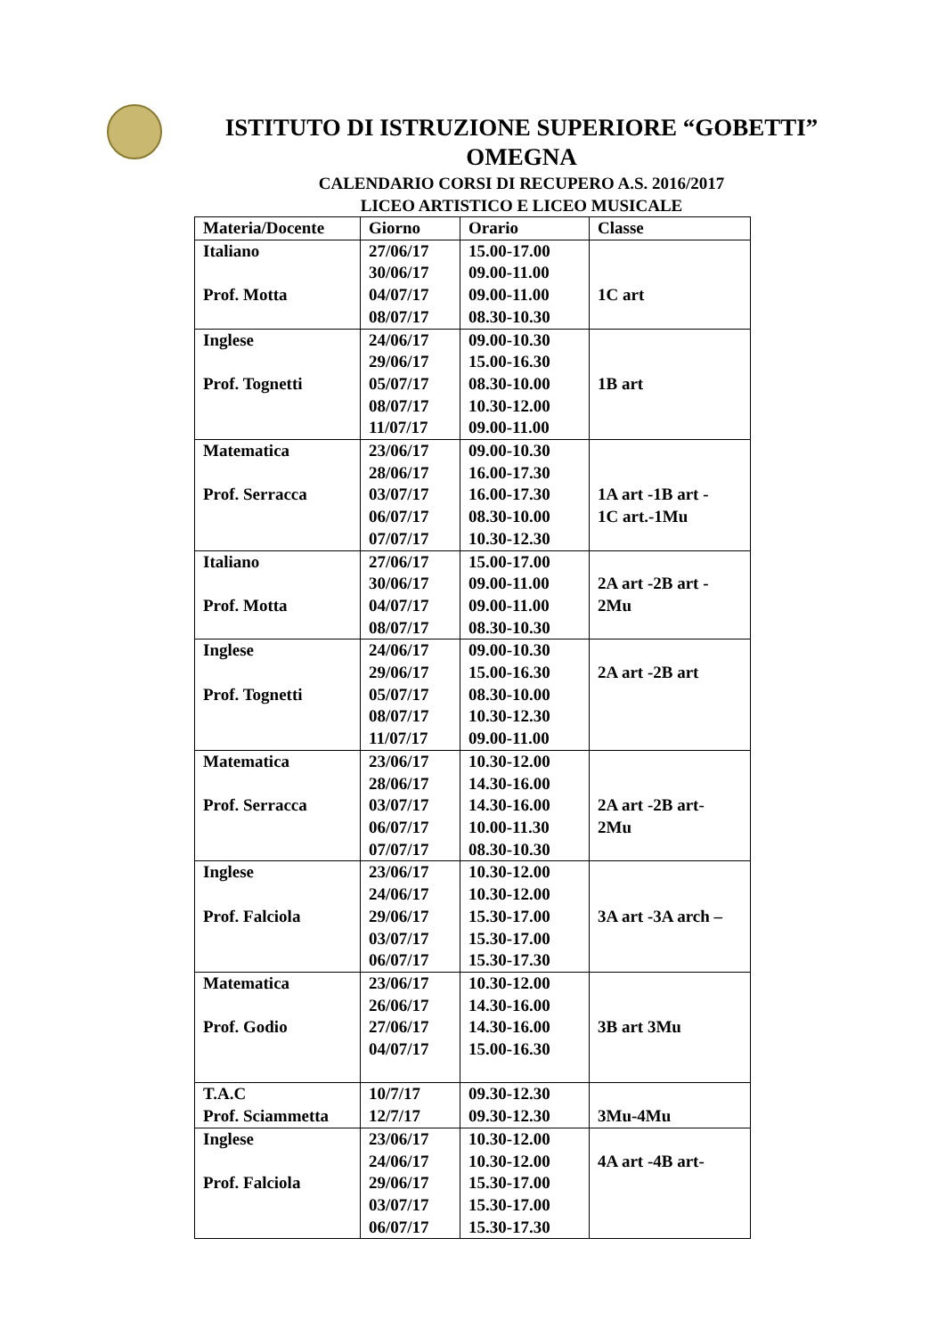ISTITUTO DI ISTRUZIONE SUPERIORE “GOBETTI”
OMEGNA
CALENDARIO CORSI DI RECUPERO A.S. 2016/2017
LICEO ARTISTICO E LICEO MUSICALE
| Materia/Docente | Giorno | Orario | Classe |
| --- | --- | --- | --- |
| Italiano Prof. Motta | 27/06/17 30/06/17 04/07/17 08/07/17 | 15.00-17.00 09.00-11.00 09.00-11.00 08.30-10.30 | 1C art |
| Inglese Prof. Tognetti | 24/06/17 29/06/17 05/07/17 08/07/17 11/07/17 | 09.00-10.30 15.00-16.30 08.30-10.00 10.30-12.00 09.00-11.00 | 1B art |
| Matematica Prof. Serracca | 23/06/17 28/06/17 03/07/17 06/07/17 07/07/17 | 09.00-10.30 16.00-17.30 16.00-17.30 08.30-10.00 10.30-12.30 | 1A art -1B art - 1C art.-1Mu |
| Italiano Prof. Motta | 27/06/17 30/06/17 04/07/17 08/07/17 | 15.00-17.00 09.00-11.00 09.00-11.00 08.30-10.30 | 2A art -2B art - 2Mu |
| Inglese Prof. Tognetti | 24/06/17 29/06/17 05/07/17 08/07/17 11/07/17 | 09.00-10.30 15.00-16.30 08.30-10.00 10.30-12.30 09.00-11.00 | 2A art -2B art |
| Matematica Prof. Serracca | 23/06/17 28/06/17 03/07/17 06/07/17 07/07/17 | 10.30-12.00 14.30-16.00 14.30-16.00 10.00-11.30 08.30-10.30 | 2A art -2B art- 2Mu |
| Inglese Prof. Falciola | 23/06/17 24/06/17 29/06/17 03/07/17 06/07/17 | 10.30-12.00 10.30-12.00 15.30-17.00 15.30-17.00 15.30-17.30 | 3A art -3A arch – |
| Matematica Prof. Godio | 23/06/17 26/06/17 27/06/17 04/07/17 | 10.30-12.00 14.30-16.00 14.30-16.00 15.00-16.30 | 3B art 3Mu |
| T.A.C Prof. Sciammetta | 10/7/17 12/7/17 | 09.30-12.30 09.30-12.30 | 3Mu-4Mu |
| Inglese Prof. Falciola | 23/06/17 24/06/17 29/06/17 03/07/17 06/07/17 | 10.30-12.00 10.30-12.00 15.30-17.00 15.30-17.00 15.30-17.30 | 4A art -4B art- |